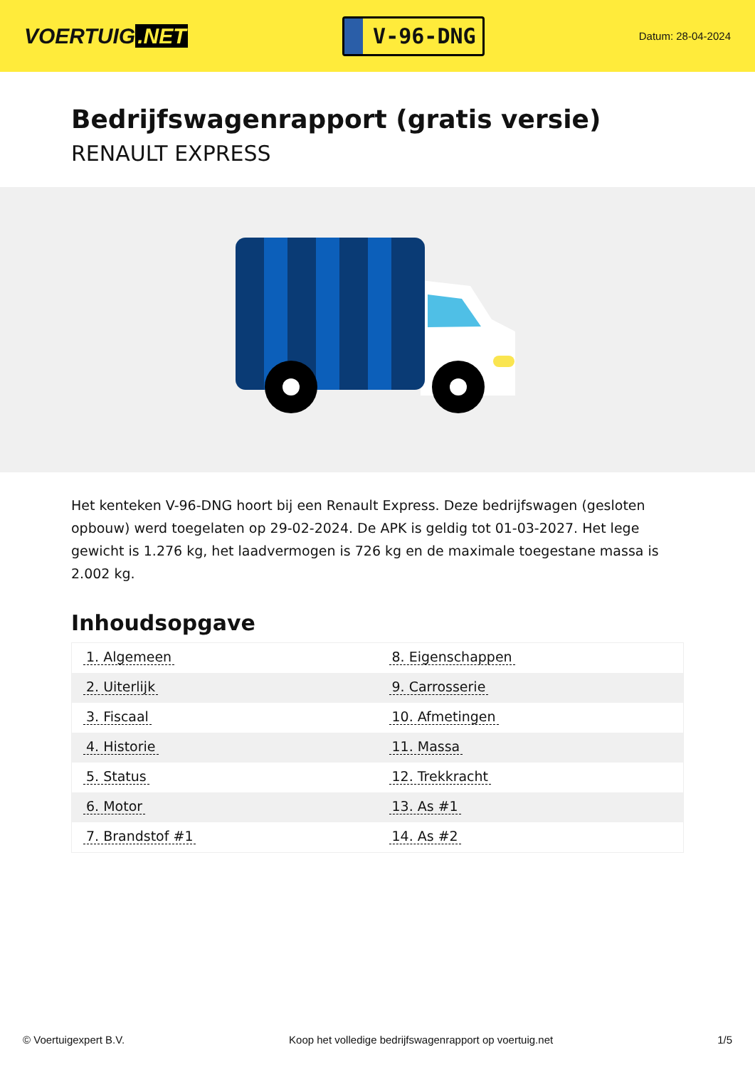VOERTUIG.NET
V-96-DNG
Datum: 28-04-2024
Bedrijfswagenrapport (gratis versie)
RENAULT EXPRESS
Het kenteken V-96-DNG hoort bij een Renault Express. Deze bedrijfswagen (gesloten opbouw) werd toegelaten op 29-02-2024. De APK is geldig tot 01-03-2027. Het lege gewicht is 1.276 kg, het laadvermogen is 726 kg en de maximale toegestane massa is 2.002 kg.
Inhoudsopgave
| 1. Algemeen | 8. Eigenschappen |
| 2. Uiterlijk | 9. Carrosserie |
| 3. Fiscaal | 10. Afmetingen |
| 4. Historie | 11. Massa |
| 5. Status | 12. Trekkracht |
| 6. Motor | 13. As #1 |
| 7. Brandstof #1 | 14. As #2 |
© Voertuigexpert B.V. Koop het volledige bedrijfswagenrapport op voertuig.net 1/5